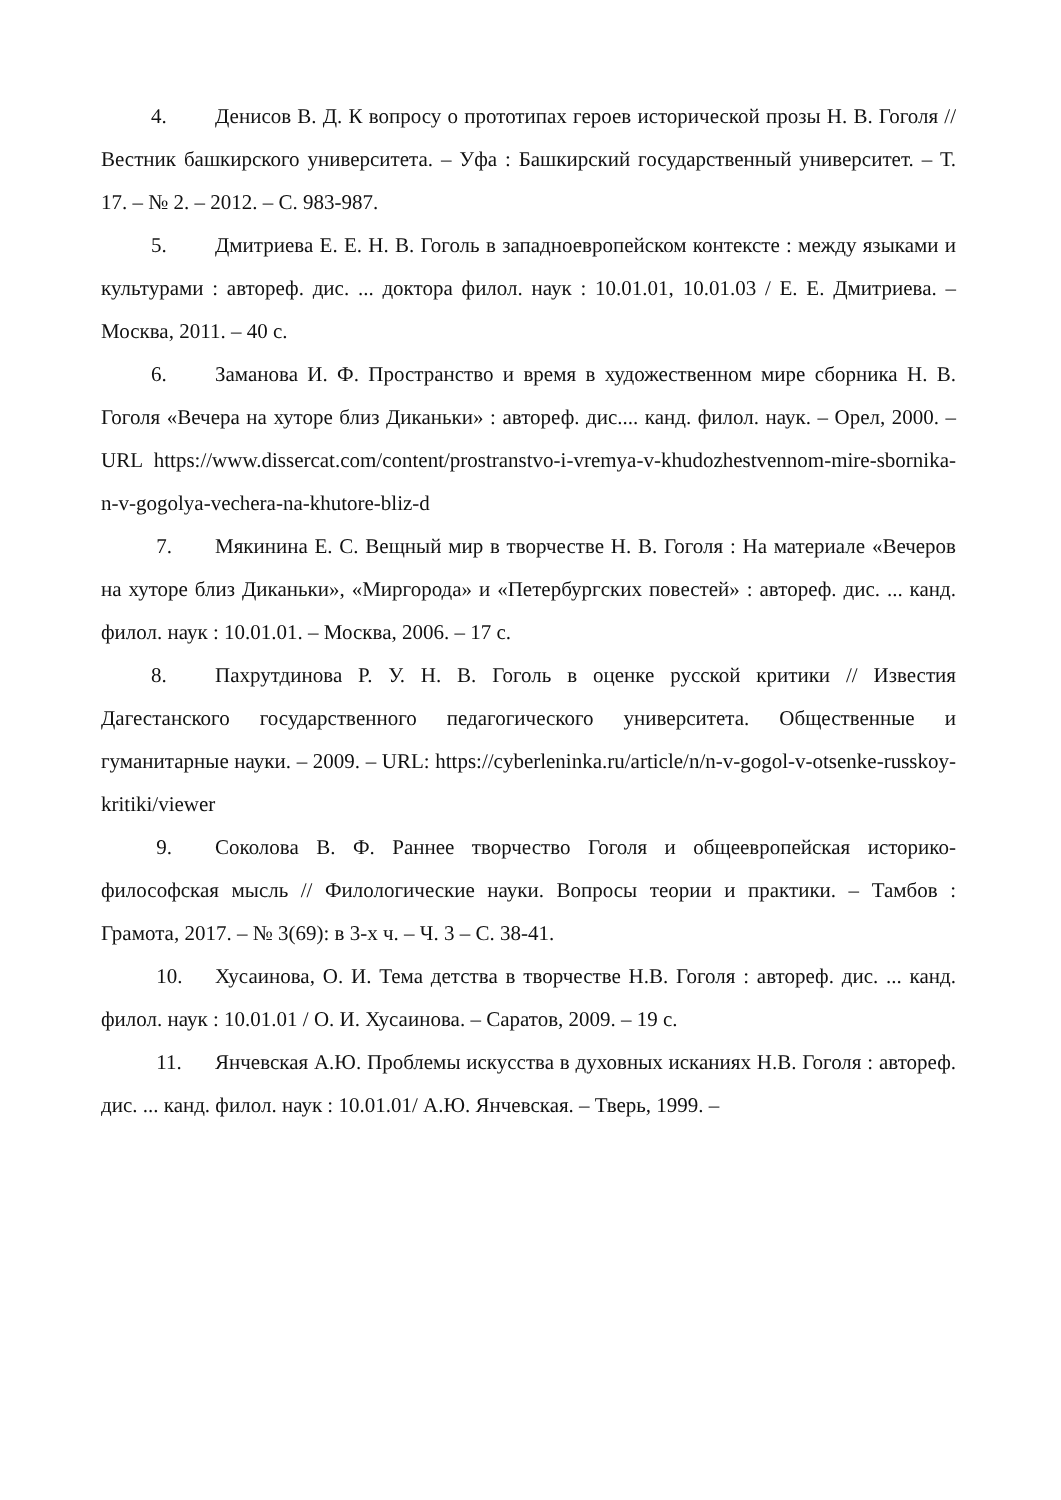4. Денисов В. Д. К вопросу о прототипах героев исторической прозы Н. В. Гоголя // Вестник башкирского университета. – Уфа : Башкирский государственный университет. – Т. 17. – № 2. – 2012. – С. 983-987.
5. Дмитриева Е. Е. Н. В. Гоголь в западноевропейском контексте : между языками и культурами : автореф. дис. ... доктора филол. наук : 10.01.01, 10.01.03 / Е. Е. Дмитриева. – Москва, 2011. – 40 с.
6. Заманова И. Ф. Пространство и время в художественном мире сборника Н. В. Гоголя «Вечера на хуторе близ Диканьки» : автореф. дис.... канд. филол. наук. – Орел, 2000. – URL https://www.dissercat.com/content/prostranstvo-i-vremya-v-khudozhestvennom-mire-sbornika-n-v-gogolya-vechera-na-khutore-bliz-d
7. Мякинина Е. С. Вещный мир в творчестве Н. В. Гоголя : На материале «Вечеров на хуторе близ Диканьки», «Миргорода» и «Петербургских повестей» : автореф. дис. ... канд. филол. наук : 10.01.01. – Москва, 2006. – 17 с.
8. Пахрутдинова Р. У. Н. В. Гоголь в оценке русской критики // Известия Дагестанского государственного педагогического университета. Общественные и гуманитарные науки. – 2009. – URL: https://cyberleninka.ru/article/n/n-v-gogol-v-otsenke-russkoy-kritiki/viewer
9. Соколова В. Ф. Раннее творчество Гоголя и общеевропейская историко-философская мысль // Филологические науки. Вопросы теории и практики. – Тамбов : Грамота, 2017. – № 3(69): в 3-х ч. – Ч. 3 – С. 38-41.
10. Хусаинова, О. И. Тема детства в творчестве Н.В. Гоголя : автореф. дис. ... канд. филол. наук : 10.01.01 / О. И. Хусаинова. – Саратов, 2009. – 19 с.
11. Янчевская А.Ю. Проблемы искусства в духовных исканиях Н.В. Гоголя : автореф. дис. ... канд. филол. наук : 10.01.01/ А.Ю. Янчевская. – Тверь, 1999. –